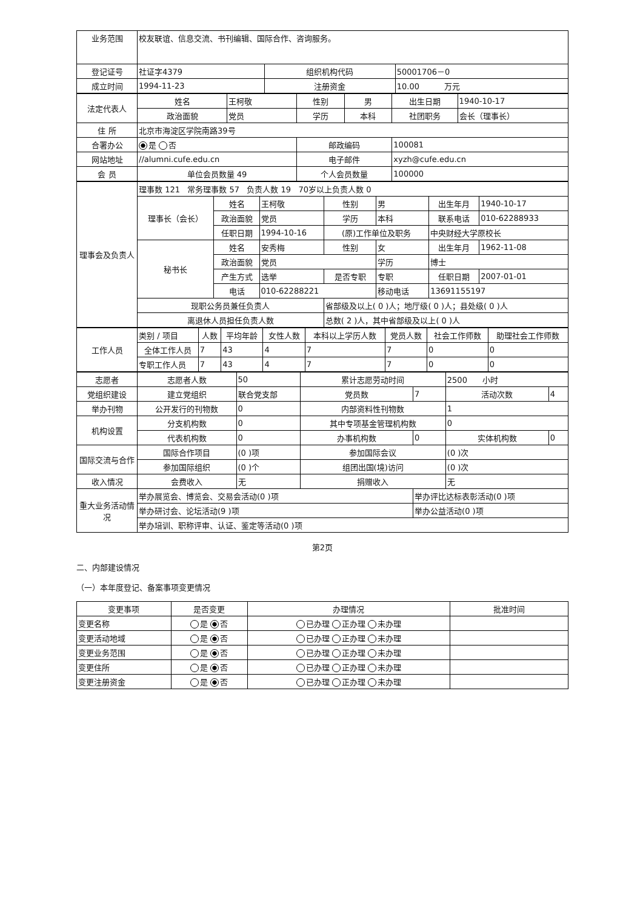| 业务范围 | 校友联谊、信息交流、书刊编辑、国际合作、咨询服务。 | | |
| 登记证号 | 社证字4379 | 组织机构代码 | 50001706－0 |
| 成立时间 | 1994-11-23 | 注册资金 | 10.00 万元 |
| 法定代表人 | 姓名 | 王柯敬 | 性别 | 男 | 出生日期 | 1940-10-17 |
| | 政治面貌 | 党员 | 学历 | 本科 | 社团职务 | 会长（理事长） |
| 住 所 | 北京市海淀区学院南路39号 | | | | | |
| 合署办公 | 是 否 | | 邮政编码 | | 100081 | |
| 网站地址 | //alumni.cufe.edu.cn | | 电子邮件 | | xyzh@cufe.edu.cn | |
| 会 员 | 单位会员数量 49 | | 个人会员数量 | | 100000 | |
| 理事会及负责人 | 理事数 121 常务理事数 57 负责人数 19 70岁以上负责人数 0 | | | | | | |
| | 理事长（会长） | 姓名 | 王柯敬 | 性别 | 男 | 出生年月 | 1940-10-17 |
| | | 政治面貌 | 党员 | 学历 | 本科 | 联系电话 | 010-62288933 |
| | | 任职日期 | 1994-10-16 | (原)工作单位及职务 | | 中央财经大学原校长 | |
| | 秘书长 | 姓名 | 安秀梅 | 性别 | 女 | 出生年月 | 1962-11-08 |
| | | 政治面貌 | 党员 | | 学历 | 博士 | |
| | | 产生方式 | 选举 | 是否专职 | 专职 | 任职日期 | 2007-01-01 |
| | | 电话 | 010-62288221 | | 移动电话 | 13691155197 | |
| | 现职公务员兼任负责人 | | | 省部级及以上( 0 )人；地厅级( 0 )人；县处级( 0 )人 | | | |
| | 离退休人员担任负责人数 | | | 总数( 2 )人，其中省部级及以上( 0 )人 | | | |
| 工作人员 | 类别 / 项目 | 人数 | 平均年龄 | 女性人数 | 本科以上学历人数 | 党员人数 | 社会工作师数 | 助理社会工作师数 |
| | 全体工作人员 | 7 | 43 | 4 | 7 | 7 | 0 | 0 |
| | 专职工作人员 | 7 | 43 | 4 | 7 | 7 | 0 | 0 |
| 志愿者 | 志愿者人数 | 50 | 累计志愿劳动时间 | | 2500 小时 | |
| 党组织建设 | 建立党组织 | 联合党支部 | 党员数 | 7 | 活动次数 | 4 |
| 举办刊物 | 公开发行的刊物数 | 0 | 内部资料性刊物数 | | 1 | |
| 机构设置 | 分支机构数 | 0 | 其中专项基金管理机构数 | | 0 | |
| | 代表机构数 | 0 | 办事机构数 | 0 | 实体机构数 | 0 |
| 国际交流与合作 | 国际合作项目 | (0 )项 | 参加国际会议 | | (0 )次 | |
| | 参加国际组织 | (0 )个 | 组团出国(境)访问 | | (0 )次 | |
| 收入情况 | 会费收入 | 无 | 捐赠收入 | | 无 | |
| 重大业务活动情况 | 举办展览会、博览会、交易会活动(0 )项 | | | 举办评比达标表彰活动(0 )项 | | |
| | 举办研讨会、论坛活动(9 )项 | | | 举办公益活动(0 )项 | | |
| | 举办培训、职称评审、认证、鉴定等活动(0 )项 | | | | | |
第2页
二、内部建设情况
（一）本年度登记、备案事项变更情况
| 变更事项 | 是否变更 | 办理情况 | 批准时间 |
| --- | --- | --- | --- |
| 变更名称 | 是 否 | 已办理 正办理 未办理 | |
| 变更活动地域 | 是 否 | 已办理 正办理 未办理 | |
| 变更业务范围 | 是 否 | 已办理 正办理 未办理 | |
| 变更住所 | 是 否 | 已办理 正办理 未办理 | |
| 变更注册资金 | 是 否 | 已办理 正办理 未办理 | |